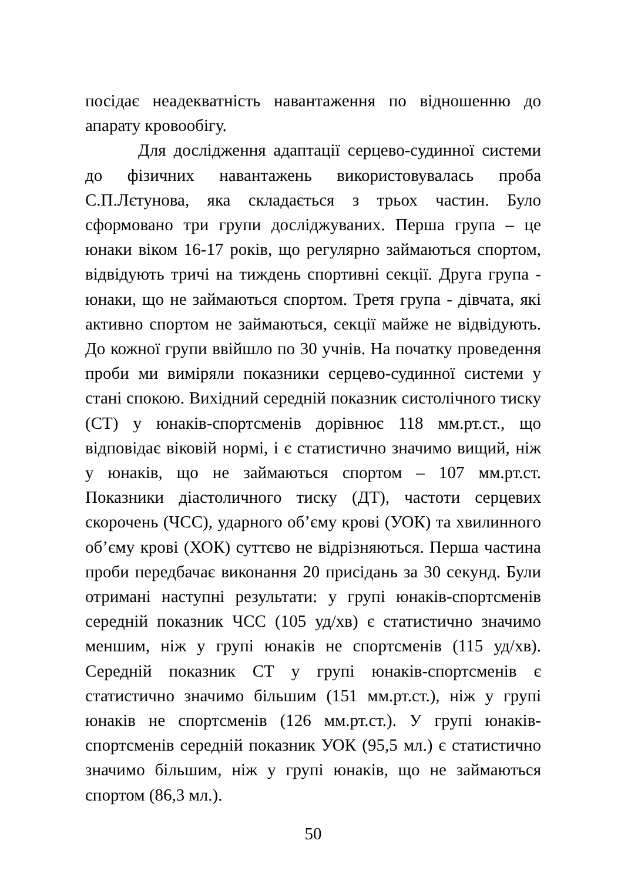посідає неадекватність навантаження по відношенню до апарату кровообігу.
Для дослідження адаптації серцево-судинної системи до фізичних навантажень використовувалась проба С.П.Лєтунова, яка складається з трьох частин. Було сформовано три групи досліджуваних. Перша група – це юнаки віком 16-17 років, що регулярно займаються спортом, відвідують тричі на тиждень спортивні секції. Друга група - юнаки, що не займаються спортом. Третя група - дівчата, які активно спортом не займаються, секції майже не відвідують. До кожної групи ввійшло по 30 учнів. На початку проведення проби ми виміряли показники серцево-судинної системи у стані спокою. Вихідний середній показник систолічного тиску (СТ) у юнаків-спортсменів дорівнює 118 мм.рт.ст., що відповідає віковій нормі, і є статистично значимо вищий, ніж у юнаків, що не займаються спортом – 107 мм.рт.ст. Показники діастоличного тиску (ДТ), частоти серцевих скорочень (ЧСС), ударного об’єму крові (УОК) та хвилинного об’єму крові (ХОК) суттєво не відрізняються. Перша частина проби передбачає виконання 20 присідань за 30 секунд. Були отримані наступні результати: у групі юнаків-спортсменів середній показник ЧСС (105 уд/хв) є статистично значимо меншим, ніж у групі юнаків не спортсменів (115 уд/хв). Середній показник СТ у групі юнаків-спортсменів є статистично значимо більшим (151 мм.рт.ст.), ніж у групі юнаків не спортсменів (126 мм.рт.ст.). У групі юнаків-спортсменів середній показник УОК (95,5 мл.) є статистично значимо більшим, ніж у групі юнаків, що не займаються спортом (86,3 мл.).
50